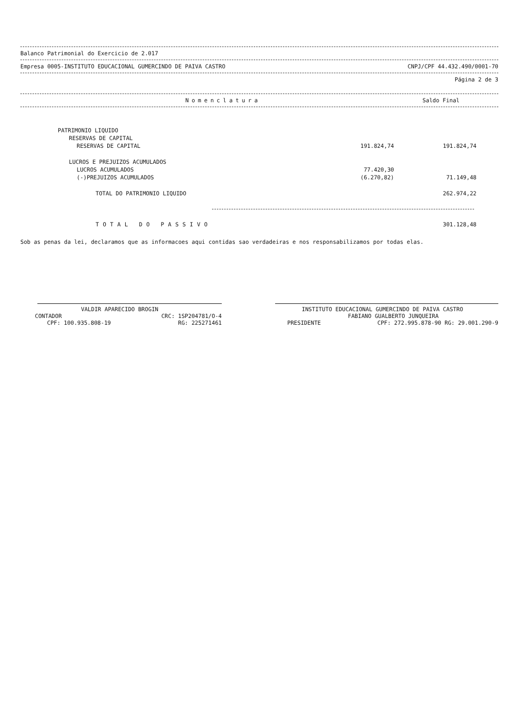Balanco Patrimonial do Exercicio de 2.017
Empresa 0005-INSTITUTO EDUCACIONAL GUMERCINDO DE PAIVA CASTRO CNPJ/CPF 44.432.490/0001-70
Página 2 de 3
Nomenclatura Saldo Final
| PATRIMONIO LIQUIDO | | |
| RESERVAS DE CAPITAL | | |
| RESERVAS DE CAPITAL | 191.824,74 | 191.824,74 |
| LUCROS E PREJUIZOS ACUMULADOS | | |
| LUCROS ACUMULADOS | 77.420,30 | |
| (-)PREJUIZOS ACUMULADOS | (6.270,82) | 71.149,48 |
| TOTAL DO PATRIMONIO LIQUIDO | | 262.974,22 |
TOTAL DO PASSIVO 301.128,48
Sob as penas da lei, declaramos que as informacoes aqui contidas sao verdadeiras e nos responsabilizamos por todas elas.
VALDIR APARECIDO BROGIN
CONTADOR CRC: 1SP204781/O-4
CPF: 100.935.808-19 RG: 225271461
INSTITUTO EDUCACIONAL GUMERCINDO DE PAIVA CASTRO
FABIANO GUALBERTO JUNQUEIRA
PRESIDENTE CPF: 272.995.878-90 RG: 29.001.290-9